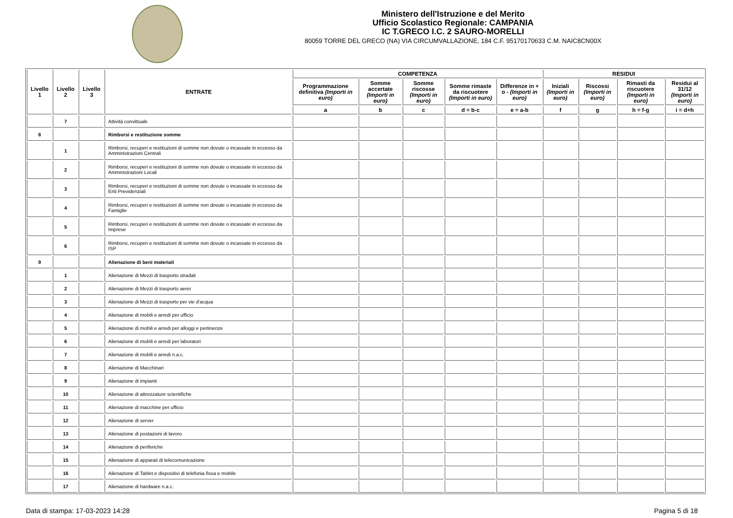Ministero dell'Istruzione e del Merito
Ufficio Scolastico Regionale: CAMPANIA
IC T.GRECO I.C. 2 SAURO-MORELLI
80059 TORRE DEL GRECO (NA) VIA CIRCUMVALLAZIONE, 184 C.F. 95170170633 C.M. NAIC8CN00X
| Livello 1 | Livello 2 | Livello 3 | ENTRATE | COMPETENZA | | | | | RESIDUI | | | |
| --- | --- | --- | --- | --- | --- | --- | --- | --- | --- | --- | --- | --- |
| | | | | Programmazione definitiva (Importi in euro) | Somme accertate (Importi in euro) | Somme riscosse (Importi in euro) | Somme rimaste da riscuotere (Importi in euro) | Differenze in + o - (Importi in euro) | Iniziali (Importi in euro) | Riscossi (Importi in euro) | Rimasti da riscuotere (Importi in euro) | Residui al 31/12 (Importi in euro) |
| | | | | a | b | c | d = b-c | e = a-b | f | g | h = f-g | i = d+h |
| | 7 | | Attività convittuale | | | | | | | | | |
| 8 | | | Rimborsi e restituzione somme | | | | | | | | | |
| | 1 | | Rimborsi, recuperi e restituzioni di somme non dovute o incassate in eccesso da Amministrazioni Centrali | | | | | | | | | |
| | 2 | | Rimborsi, recuperi e restituzioni di somme non dovute o incassate in eccesso da Amministrazioni Locali | | | | | | | | | |
| | 3 | | Rimborsi, recuperi e restituzioni di somme non dovute o incassate in eccesso da Enti Previdenziali | | | | | | | | | |
| | 4 | | Rimborsi, recuperi e restituzioni di somme non dovute o incassate in eccesso da Famiglie | | | | | | | | | |
| | 5 | | Rimborsi, recuperi e restituzioni di somme non dovute o incassate in eccesso da Imprese | | | | | | | | | |
| | 6 | | Rimborsi, recuperi e restituzioni di somme non dovute o incassate in eccesso da ISP | | | | | | | | | |
| 9 | | | Alienazione di beni materiali | | | | | | | | | |
| | 1 | | Alienazione di Mezzi di trasporto stradali | | | | | | | | | |
| | 2 | | Alienazione di Mezzi di trasporto aerei | | | | | | | | | |
| | 3 | | Alienazione di Mezzi di trasporto per vie d'acqua | | | | | | | | | |
| | 4 | | Alienazione di mobili e arredi per ufficio | | | | | | | | | |
| | 5 | | Alienazione di mobili e arredi per alloggi e pertinenze | | | | | | | | | |
| | 6 | | Alienazione di mobili e arredi per laboratori | | | | | | | | | |
| | 7 | | Alienazione di mobili e arredi n.a.c. | | | | | | | | | |
| | 8 | | Alienazione di Macchinari | | | | | | | | | |
| | 9 | | Alienazione di impianti | | | | | | | | | |
| | 10 | | Alienazione di attrezzature scientifiche | | | | | | | | | |
| | 11 | | Alienazione di macchine per ufficio | | | | | | | | | |
| | 12 | | Alienazione di server | | | | | | | | | |
| | 13 | | Alienazione di postazioni di lavoro | | | | | | | | | |
| | 14 | | Alienazione di periferiche | | | | | | | | | |
| | 15 | | Alienazione di apparati di telecomunicazione | | | | | | | | | |
| | 16 | | Alienazione di Tablet e dispositivi di telefonia fissa e mobile | | | | | | | | | |
| | 17 | | Alienazione di hardware n.a.c. | | | | | | | | | |
Data di stampa: 17-03-2023 14:28 Pagina 5 di 18